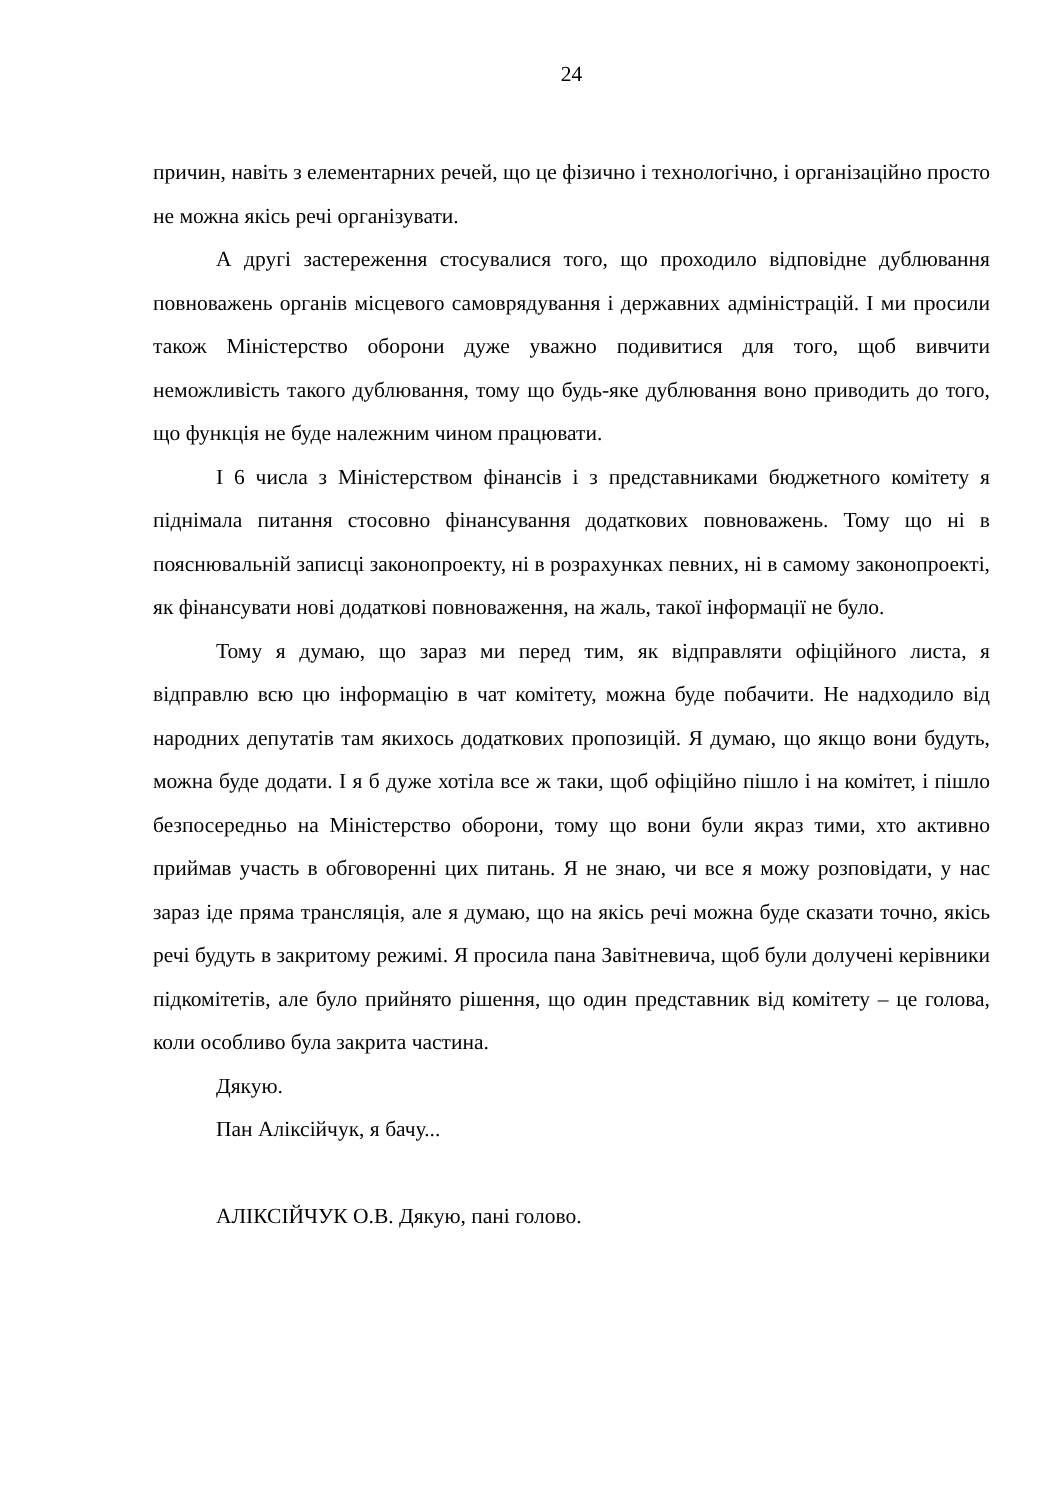24
причин, навіть з елементарних речей, що це фізично і технологічно, і організаційно просто не можна якісь речі організувати.
А другі застереження стосувалися того, що проходило відповідне дублювання повноважень органів місцевого самоврядування і державних адміністрацій. І ми просили також Міністерство оборони дуже уважно подивитися для того, щоб вивчити неможливість такого дублювання, тому що будь-яке дублювання воно приводить до того, що функція не буде належним чином працювати.
І 6 числа з Міністерством фінансів і з представниками бюджетного комітету я піднімала питання стосовно фінансування додаткових повноважень. Тому що ні в пояснювальній записці законопроекту, ні в розрахунках певних, ні в самому законопроекті, як фінансувати нові додаткові повноваження, на жаль, такої інформації не було.
Тому я думаю, що зараз ми перед тим, як відправляти офіційного листа, я відправлю всю цю інформацію в чат комітету, можна буде побачити. Не надходило від народних депутатів там якихось додаткових пропозицій. Я думаю, що якщо вони будуть, можна буде додати. І я б дуже хотіла все ж таки, щоб офіційно пішло і на комітет, і пішло безпосередньо на Міністерство оборони, тому що вони були якраз тими, хто активно приймав участь в обговоренні цих питань. Я не знаю, чи все я можу розповідати, у нас зараз іде пряма трансляція, але я думаю, що на якісь речі можна буде сказати точно, якісь речі будуть в закритому режимі. Я просила пана Завітневича, щоб були долучені керівники підкомітетів, але було прийнято рішення, що один представник від комітету – це голова, коли особливо була закрита частина.
Дякую.
Пан Аліксійчук, я бачу...
АЛІКСІЙЧУК О.В. Дякую, пані голово.